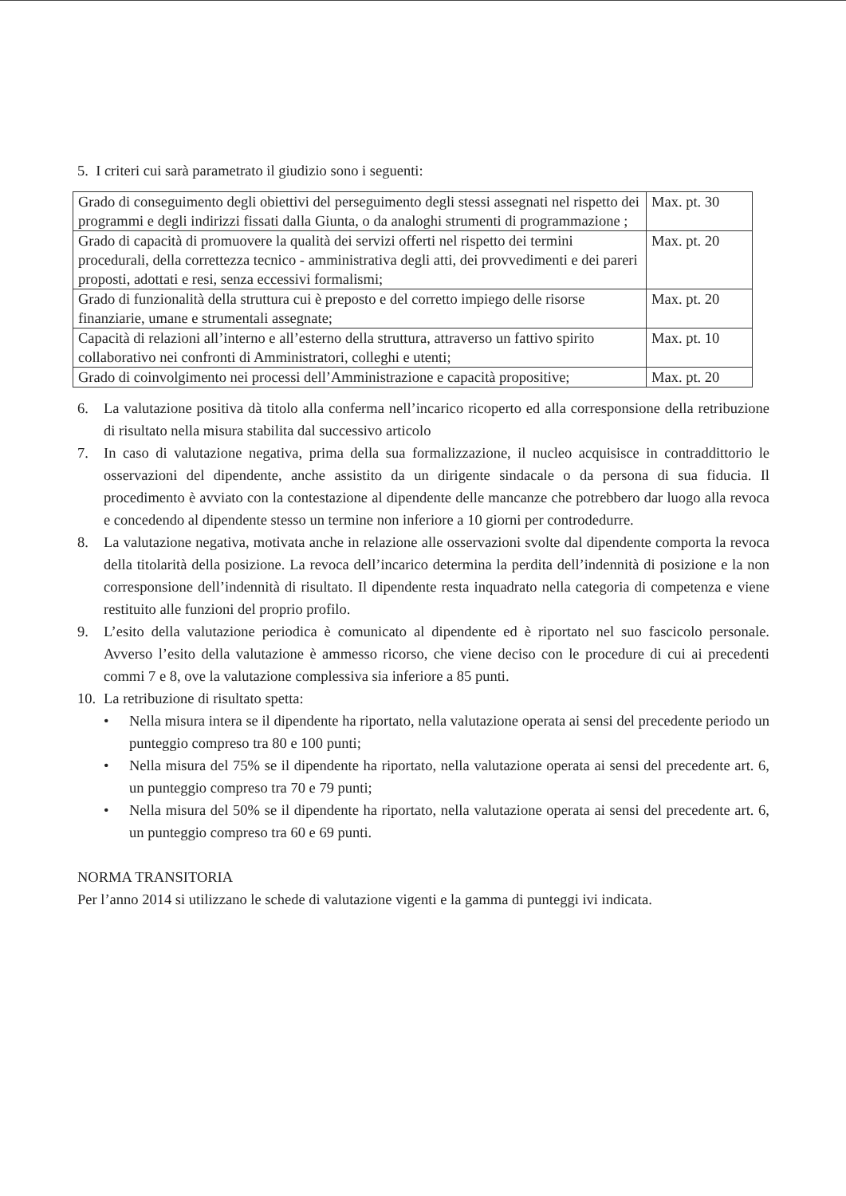5. I criteri cui sarà parametrato il giudizio sono i seguenti:
| Grado di conseguimento degli obiettivi del perseguimento degli stessi assegnati nel rispetto dei programmi e degli indirizzi fissati dalla Giunta, o da analoghi strumenti di programmazione ; | Max. pt. 30 |
| Grado di capacità di promuovere la qualità dei servizi offerti nel rispetto dei termini procedurali, della correttezza tecnico - amministrativa degli atti, dei provvedimenti e dei pareri proposti, adottati e resi, senza eccessivi formalismi; | Max. pt. 20 |
| Grado di funzionalità della struttura cui è preposto e del corretto impiego delle risorse finanziarie, umane e strumentali assegnate; | Max. pt. 20 |
| Capacità di relazioni all’interno e all’esterno della struttura, attraverso un fattivo spirito collaborativo nei confronti di Amministratori, colleghi e utenti; | Max. pt. 10 |
| Grado di coinvolgimento nei processi dell’Amministrazione e capacità propositive; | Max. pt. 20 |
6. La valutazione positiva dà titolo alla conferma nell’incarico ricoperto ed alla corresponsione della retribuzione di risultato nella misura stabilita dal successivo articolo
7. In caso di valutazione negativa, prima della sua formalizzazione, il nucleo acquisisce in contraddittorio le osservazioni del dipendente, anche assistito da un dirigente sindacale o da persona di sua fiducia. Il procedimento è avviato con la contestazione al dipendente delle mancanze che potrebbero dar luogo alla revoca e concedendo al dipendente stesso un termine non inferiore a 10 giorni per controdedurre.
8. La valutazione negativa, motivata anche in relazione alle osservazioni svolte dal dipendente comporta la revoca della titolarità della posizione. La revoca dell’incarico determina la perdita dell’indennità di posizione e la non corresponsione dell’indennità di risultato. Il dipendente resta inquadrato nella categoria di competenza e viene restituito alle funzioni del proprio profilo.
9. L’esito della valutazione periodica è comunicato al dipendente ed è riportato nel suo fascicolo personale. Avverso l’esito della valutazione è ammesso ricorso, che viene deciso con le procedure di cui ai precedenti commi 7 e 8, ove la valutazione complessiva sia inferiore a 85 punti.
10. La retribuzione di risultato spetta:
• Nella misura intera se il dipendente ha riportato, nella valutazione operata ai sensi del precedente periodo un punteggio compreso tra 80 e 100 punti;
• Nella misura del 75% se il dipendente ha riportato, nella valutazione operata ai sensi del precedente art. 6, un punteggio compreso tra 70 e 79 punti;
• Nella misura del 50% se il dipendente ha riportato, nella valutazione operata ai sensi del precedente art. 6, un punteggio compreso tra 60 e 69 punti.
NORMA TRANSITORIA
Per l’anno 2014 si utilizzano le schede di valutazione vigenti e la gamma di punteggi ivi indicata.